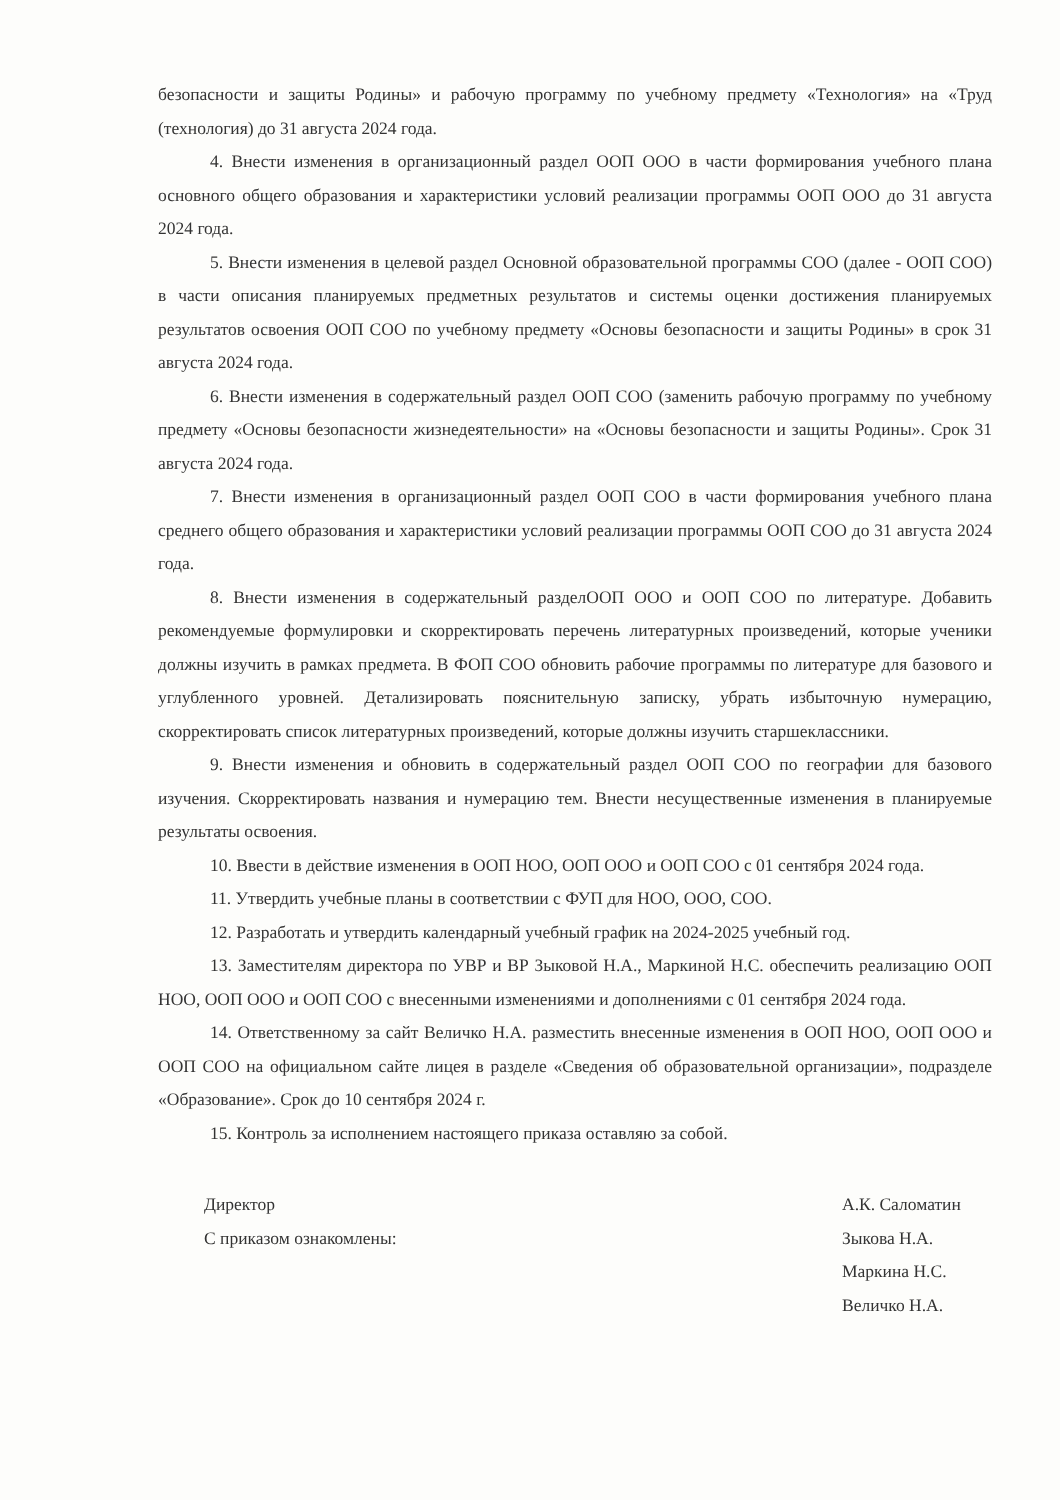безопасности и защиты Родины» и рабочую программу по учебному предмету «Технология» на «Труд (технология) до 31 августа 2024 года.
4. Внести изменения в организационный раздел ООП ООО в части формирования учебного плана основного общего образования и характеристики условий реализации программы ООП ООО до 31 августа 2024 года.
5. Внести изменения в целевой раздел Основной образовательной программы СОО (далее - ООП СОО) в части описания планируемых предметных результатов и системы оценки достижения планируемых результатов освоения ООП СОО по учебному предмету «Основы безопасности и защиты Родины» в срок 31 августа 2024 года.
6. Внести изменения в содержательный раздел ООП СОО (заменить рабочую программу по учебному предмету «Основы безопасности жизнедеятельности» на «Основы безопасности и защиты Родины». Срок 31 августа 2024 года.
7. Внести изменения в организационный раздел ООП СОО в части формирования учебного плана среднего общего образования и характеристики условий реализации программы ООП СОО до 31 августа 2024 года.
8. Внести изменения в содержательный разделООП ООО и ООП СОО по литературе. Добавить рекомендуемые формулировки и скорректировать перечень литературных произведений, которые ученики должны изучить в рамках предмета. В ФОП СОО обновить рабочие программы по литературе для базового и углубленного уровней. Детализировать пояснительную записку, убрать избыточную нумерацию, скорректировать список литературных произведений, которые должны изучить старшеклассники.
9. Внести изменения и обновить в содержательный раздел ООП СОО по географии для базового изучения. Скорректировать названия и нумерацию тем. Внести несущественные изменения в планируемые результаты освоения.
10. Ввести в действие изменения в ООП НОО, ООП ООО и ООП СОО с 01 сентября 2024 года.
11. Утвердить учебные планы в соответствии с ФУП для НОО, ООО, СОО.
12. Разработать и утвердить календарный учебный график на 2024-2025 учебный год.
13. Заместителям директора по УВР и ВР Зыковой Н.А., Маркиной Н.С. обеспечить реализацию ООП НОО, ООП ООО и ООП СОО с внесенными изменениями и дополнениями с 01 сентября 2024 года.
14. Ответственному за сайт Величко Н.А. разместить внесенные изменения в ООП НОО, ООП ООО и ООП СОО на официальном сайте лицея в разделе «Сведения об образовательной организации», подразделе «Образование». Срок до 10 сентября 2024 г.
15. Контроль за исполнением настоящего приказа оставляю за собой.
Директор
С приказом ознакомлены:
А.К. Саломатин
Зыкова Н.А.
Маркина Н.С.
Величко Н.А.